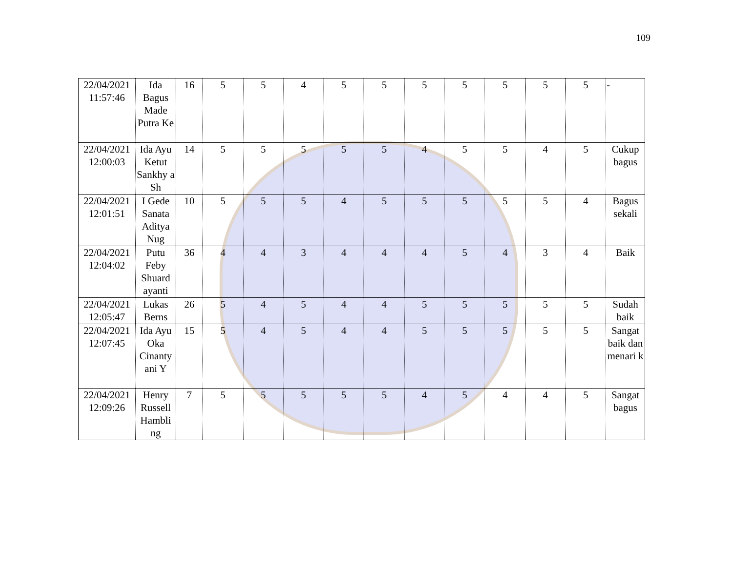109
| 22/04/2021 11:57:46 | Ida Bagus Made Putra Ke | 16 | 5 | 5 | 4 | 5 | 5 | 5 | 5 | 5 | 5 | 5 | - |
| 22/04/2021 12:00:03 | Ida Ayu Ketut Sankhy a Sh | 14 | 5 | 5 | 5 | 5 | 5 | 4 | 5 | 5 | 4 | 5 | Cukup bagus |
| 22/04/2021 12:01:51 | I Gede Sanata Aditya Nug | 10 | 5 | 5 | 5 | 4 | 5 | 5 | 5 | 5 | 5 | 4 | Bagus sekali |
| 22/04/2021 12:04:02 | Putu Feby Shuard ayanti | 36 | 4 | 4 | 3 | 4 | 4 | 4 | 5 | 4 | 3 | 4 | Baik |
| 22/04/2021 12:05:47 | Lukas Berns | 26 | 5 | 4 | 5 | 4 | 4 | 5 | 5 | 5 | 5 | 5 | Sudah baik |
| 22/04/2021 12:07:45 | Ida Ayu Oka Cinanty ani Y | 15 | 5 | 4 | 5 | 4 | 4 | 5 | 5 | 5 | 5 | 5 | Sangat baik dan menari k |
| 22/04/2021 12:09:26 | Henry Russell Hambli ng | 7 | 5 | 5 | 5 | 5 | 5 | 4 | 5 | 4 | 4 | 5 | Sangat bagus |